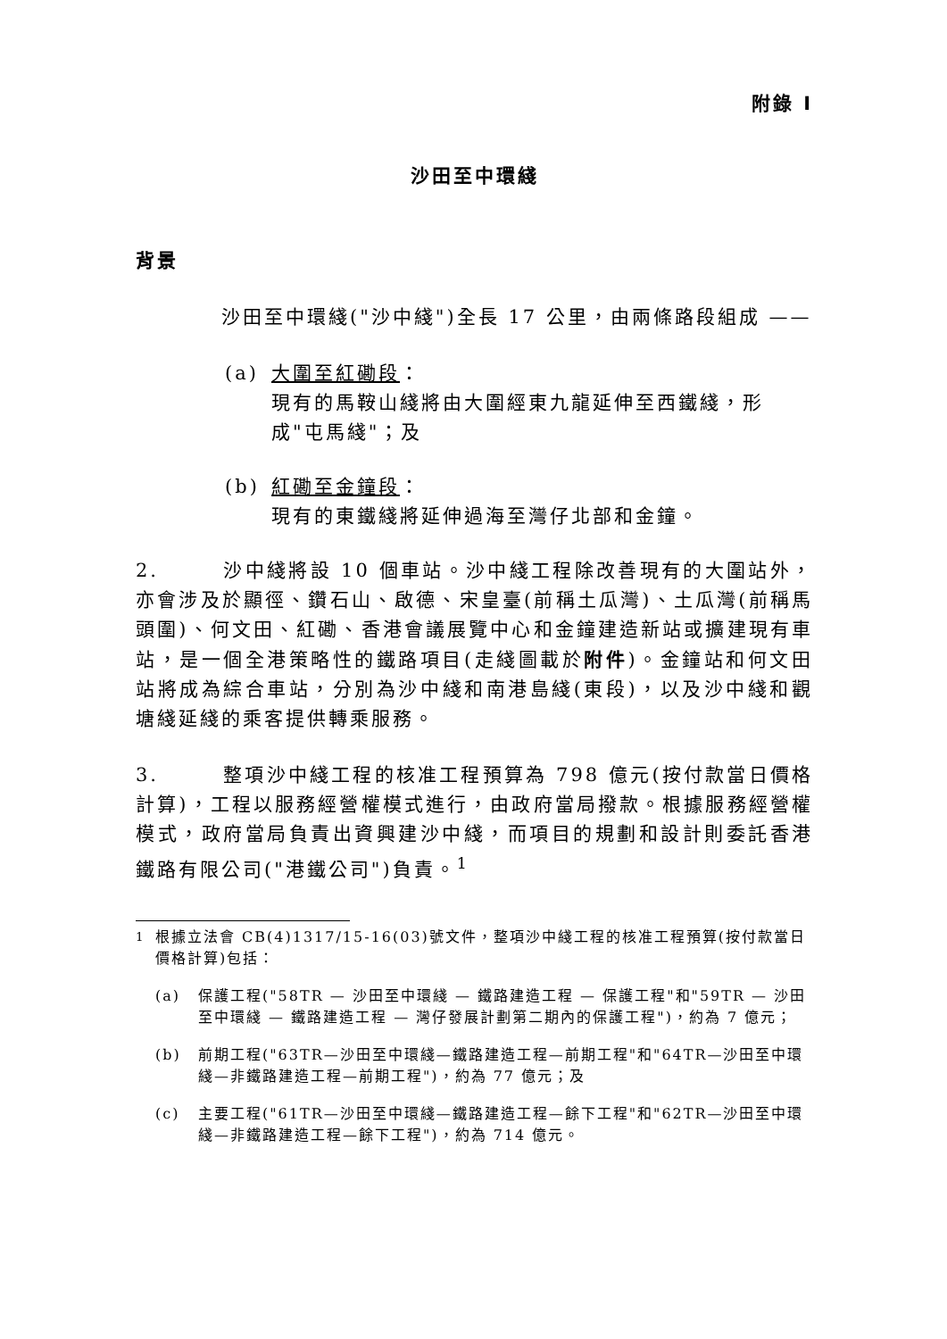附錄 I
沙田至中環綫
背景
    沙田至中環綫("沙中綫")全長 17 公里，由兩條路段組成 ——
(a) 大圍至紅磡段：
現有的馬鞍山綫將由大圍經東九龍延伸至西鐵綫，形成"屯馬綫"；及
(b) 紅磡至金鐘段：
現有的東鐵綫將延伸過海至灣仔北部和金鐘。
2.   沙中綫將設 10 個車站。沙中綫工程除改善現有的大圍站外，亦會涉及於顯徑、鑽石山、啟德、宋皇臺(前稱土瓜灣)、土瓜灣(前稱馬頭圍)、何文田、紅磡、香港會議展覽中心和金鐘建造新站或擴建現有車站，是一個全港策略性的鐵路項目(走綫圖載於附件)。金鐘站和何文田站將成為綜合車站，分別為沙中綫和南港島綫(東段)，以及沙中綫和觀塘綫延綫的乘客提供轉乘服務。
3.   整項沙中綫工程的核准工程預算為 798 億元(按付款當日價格計算)，工程以服務經營權模式進行，由政府當局撥款。根據服務經營權模式，政府當局負責出資興建沙中綫，而項目的規劃和設計則委託香港鐵路有限公司("港鐵公司")負責。<sup>1</sup>
<sup>1</sup> 根據立法會 CB(4)1317/15-16(03)號文件，整項沙中綫工程的核准工程預算(按付款當日價格計算)包括：
(a) 保護工程("58TR — 沙田至中環綫 — 鐵路建造工程 — 保護工程"和"59TR — 沙田至中環綫 — 鐵路建造工程 — 灣仔發展計劃第二期內的保護工程")，約為 7 億元；
(b) 前期工程("63TR—沙田至中環綫—鐵路建造工程—前期工程"和"64TR—沙田至中環綫—非鐵路建造工程—前期工程")，約為 77 億元；及
(c) 主要工程("61TR—沙田至中環綫—鐵路建造工程—餘下工程"和"62TR—沙田至中環綫—非鐵路建造工程—餘下工程")，約為 714 億元。